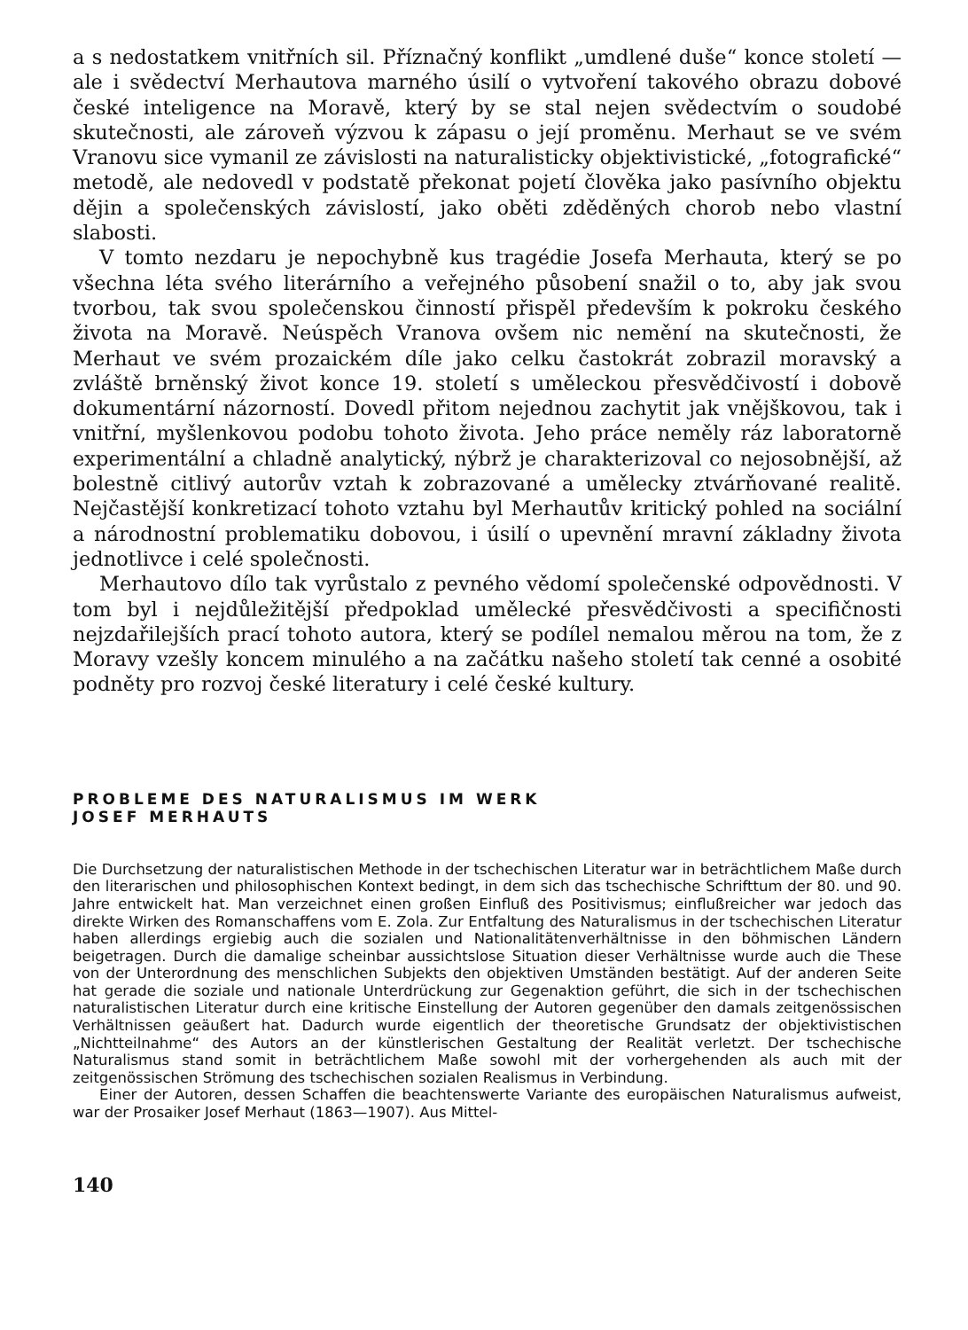a s nedostatkem vnitřních sil. Příznačný konflikt „umdlené duše“ konce století — ale i svědectví Merhautova marného úsilí o vytvoření takového obrazu dobové české inteligence na Moravě, který by se stal nejen svědectvím o soudobé skutečnosti, ale zároveň výzvou k zápasu o její proměnu. Merhaut se ve svém Vranovu sice vymanil ze závislosti na naturalisticky objektivistické, „fotografické“ metodě, ale nedovedl v podstatě překonat pojetí člověka jako pasívního objektu dějin a společenských závislostí, jako oběti zděděných chorob nebo vlastní slabosti.
V tomto nezdaru je nepochybně kus tragédie Josefa Merhauta, který se po všechna léta svého literárního a veřejného působení snažil o to, aby jak svou tvorbou, tak svou společenskou činností přispěl především k pokroku českého života na Moravě. Neúspěch Vranova ovšem nic nemění na skutečnosti, že Merhaut ve svém prozaickém díle jako celku častokrát zobrazil moravský a zvláště brněnský život konce 19. století s uměleckou přesvědčivostí i dobově dokumentární názorností. Dovedl přitom nejednou zachytit jak vnějškovou, tak i vnitřní, myšlenkovou podobu tohoto života. Jeho práce neměly ráz laboratorně experimentální a chladně analytický, nýbrž je charakterizoval co nejosobnější, až bolestně citlivý autorův vztah k zobrazované a umělecky ztvárňované realitě. Nejčastější konkretizací tohoto vztahu byl Merhautův kritický pohled na sociální a národnostní problematiku dobovou, i úsilí o upevnění mravní základny života jednotlivce i celé společnosti.
Merhautovo dílo tak vyrůstalo z pevného vědomí společenské odpovědnosti. V tom byl i nejdůležitější předpoklad umělecké přesvědčivosti a specifičnosti nejzdařilejších prací tohoto autora, který se podílel nemalou měrou na tom, že z Moravy vzešly koncem minulého a na začátku našeho století tak cenné a osobité podněty pro rozvoj české literatury i celé české kultury.
PROBLEME DES NATURALISMUS IM WERK
JOSEF MERHAUTS
Die Durchsetzung der naturalistischen Methode in der tschechischen Literatur war in beträchtlichem Maße durch den literarischen und philosophischen Kontext bedingt, in dem sich das tschechische Schrifttum der 80. und 90. Jahre entwickelt hat. Man verzeichnet einen großen Einfluß des Positivismus; einflußreicher war jedoch das direkte Wirken des Romanschaffens vom E. Zola. Zur Entfaltung des Naturalismus in der tschechischen Literatur haben allerdings ergiebig auch die sozialen und Nationalitätenverhältnisse in den böhmischen Ländern beigetragen. Durch die damalige scheinbar aussichtslose Situation dieser Verhältnisse wurde auch die These von der Unterordnung des menschlichen Subjekts den objektiven Umständen bestätigt. Auf der anderen Seite hat gerade die soziale und nationale Unterdrückung zur Gegenaktion geführt, die sich in der tschechischen naturalistischen Literatur durch eine kritische Einstellung der Autoren gegenüber den damals zeitgenössischen Verhältnissen geäußert hat. Dadurch wurde eigentlich der theoretische Grundsatz der objektivistischen „Nichtteilnahme“ des Autors an der künstlerischen Gestaltung der Realität verletzt. Der tschechische Naturalismus stand somit in beträchtlichem Maße sowohl mit der vorhergehenden als auch mit der zeitgenössischen Strömung des tschechischen sozialen Realismus in Verbindung.
Einer der Autoren, dessen Schaffen die beachtenswerte Variante des europäischen Naturalismus aufweist, war der Prosaiker Josef Merhaut (1863—1907). Aus Mittel-
140